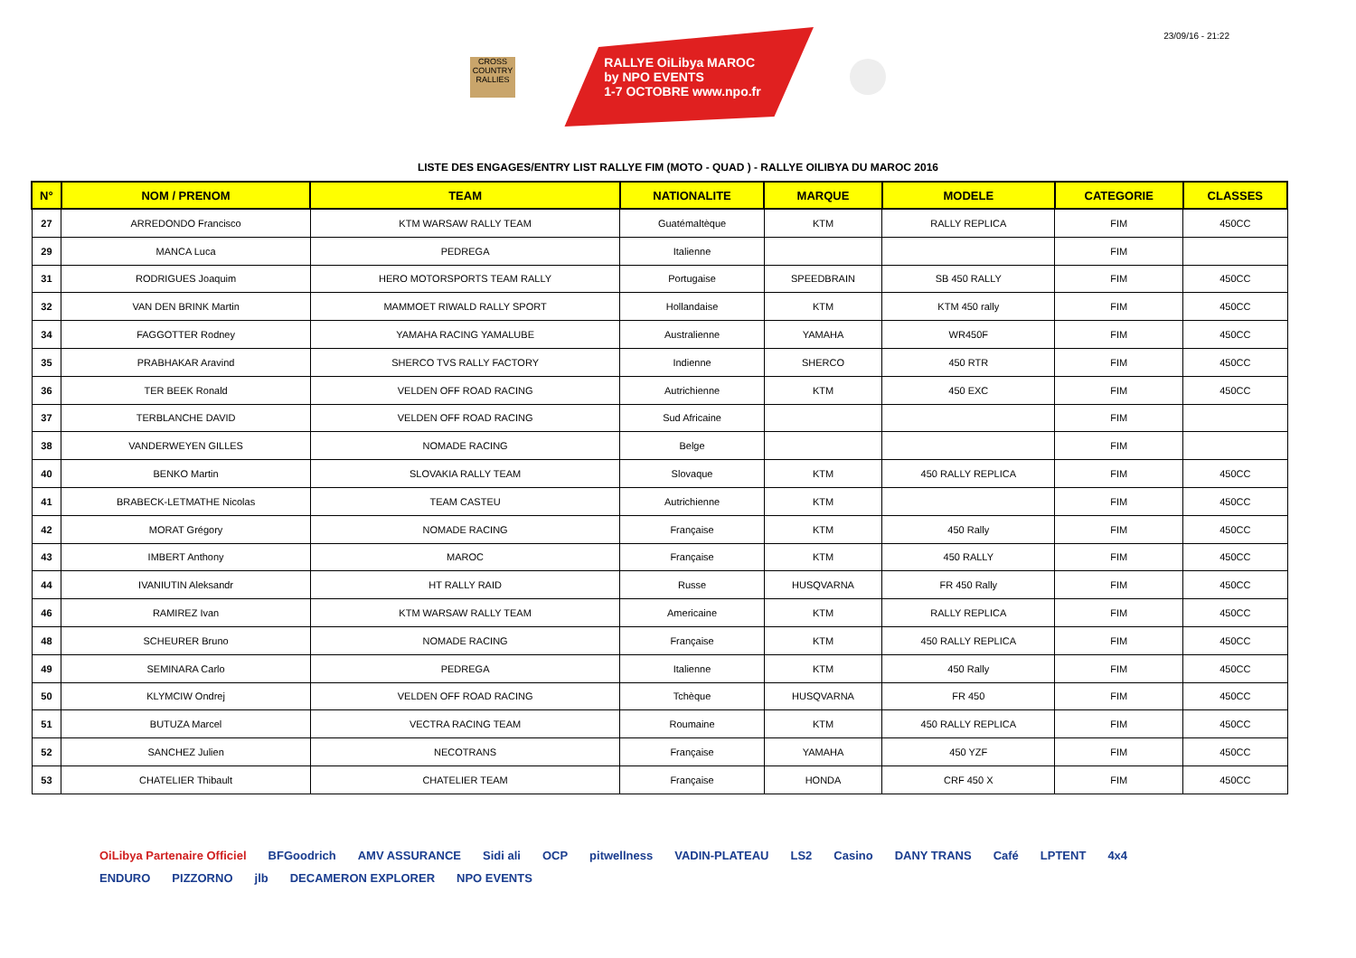23/09/16 - 21:22
CROSS COUNTRY RALLIES
RALLYE OiLibya MAROC
by NPO EVENTS
1-7 OCTOBRE www.npo.fr
LISTE DES ENGAGES/ENTRY LIST RALLYE FIM (MOTO - QUAD ) - RALLYE OILIBYA DU MAROC 2016
| N° | NOM / PRENOM | TEAM | NATIONALITE | MARQUE | MODELE | CATEGORIE | CLASSES |
| --- | --- | --- | --- | --- | --- | --- | --- |
| 27 | ARREDONDO Francisco | KTM WARSAW RALLY TEAM | Guatémaltèque | KTM | RALLY REPLICA | FIM | 450CC |
| 29 | MANCA Luca | PEDREGA | Italienne | | | FIM | |
| 31 | RODRIGUES Joaquim | HERO MOTORSPORTS TEAM RALLY | Portugaise | SPEEDBRAIN | SB 450 RALLY | FIM | 450CC |
| 32 | VAN DEN BRINK Martin | MAMMOET RIWALD RALLY SPORT | Hollandaise | KTM | KTM 450 rally | FIM | 450CC |
| 34 | FAGGOTTER Rodney | YAMAHA RACING YAMALUBE | Australienne | YAMAHA | WR450F | FIM | 450CC |
| 35 | PRABHAKAR Aravind | SHERCO TVS RALLY FACTORY | Indienne | SHERCO | 450 RTR | FIM | 450CC |
| 36 | TER BEEK Ronald | VELDEN OFF ROAD RACING | Autrichienne | KTM | 450 EXC | FIM | 450CC |
| 37 | TERBLANCHE DAVID | VELDEN OFF ROAD RACING | Sud Africaine | | | FIM | |
| 38 | VANDERWEYEN GILLES | NOMADE RACING | Belge | | | FIM | |
| 40 | BENKO Martin | SLOVAKIA RALLY TEAM | Slovaque | KTM | 450 RALLY REPLICA | FIM | 450CC |
| 41 | BRABECK-LETMATHE Nicolas | TEAM CASTEU | Autrichienne | KTM | | FIM | 450CC |
| 42 | MORAT Grégory | NOMADE RACING | Française | KTM | 450 Rally | FIM | 450CC |
| 43 | IMBERT Anthony | MAROC | Française | KTM | 450 RALLY | FIM | 450CC |
| 44 | IVANIUTIN Aleksandr | HT RALLY RAID | Russe | HUSQVARNA | FR 450 Rally | FIM | 450CC |
| 46 | RAMIREZ Ivan | KTM WARSAW RALLY TEAM | Americaine | KTM | RALLY REPLICA | FIM | 450CC |
| 48 | SCHEURER Bruno | NOMADE RACING | Française | KTM | 450 RALLY REPLICA | FIM | 450CC |
| 49 | SEMINARA Carlo | PEDREGA | Italienne | KTM | 450 Rally | FIM | 450CC |
| 50 | KLYMCIW Ondrej | VELDEN OFF ROAD RACING | Tchèque | HUSQVARNA | FR 450 | FIM | 450CC |
| 51 | BUTUZA Marcel | VECTRA RACING TEAM | Roumaine | KTM | 450 RALLY REPLICA | FIM | 450CC |
| 52 | SANCHEZ Julien | NECOTRANS | Française | YAMAHA | 450 YZF | FIM | 450CC |
| 53 | CHATELIER Thibault | CHATELIER TEAM | Française | HONDA | CRF 450 X | FIM | 450CC |
OiLibya Partenaire Officiel BFGoodrich AMV ASSURANCE Sidi ali OCP pitwellness VADIN-PLATEAU LS2 Casino DANY TRANS Café LPTENT 4x4 ENDURO PIZZORNO jlb DECAMERON EXPLORER NPO EVENTS